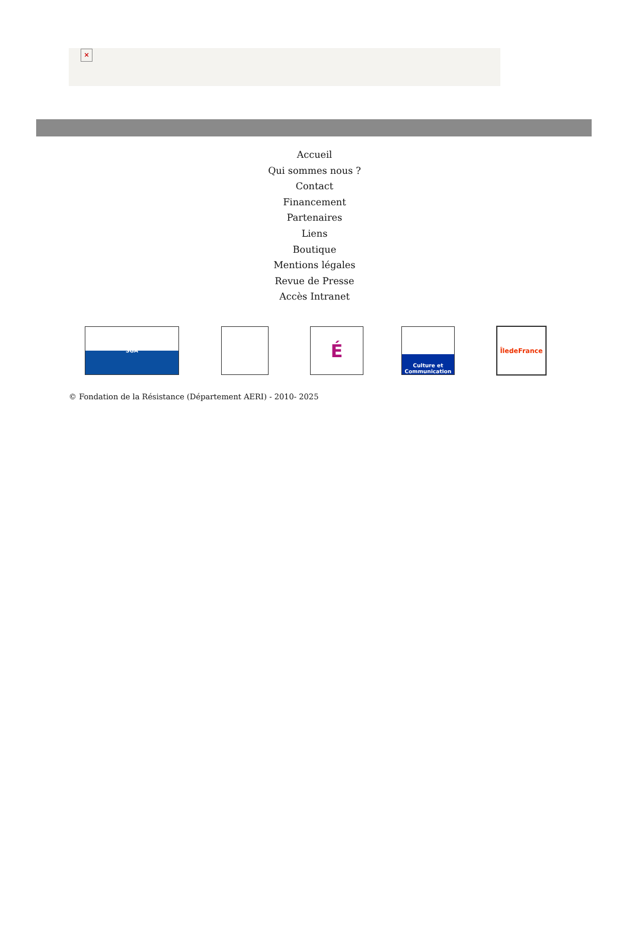×
Accueil
Qui sommes nous ?
Contact
Financement
Partenaires
Liens
Boutique
Mentions légales
Revue de Presse
Accès Intranet
SGA
É
Culture et Communication
ÎledeFrance
© Fondation de la Résistance (Département AERI) - 2010- 2025